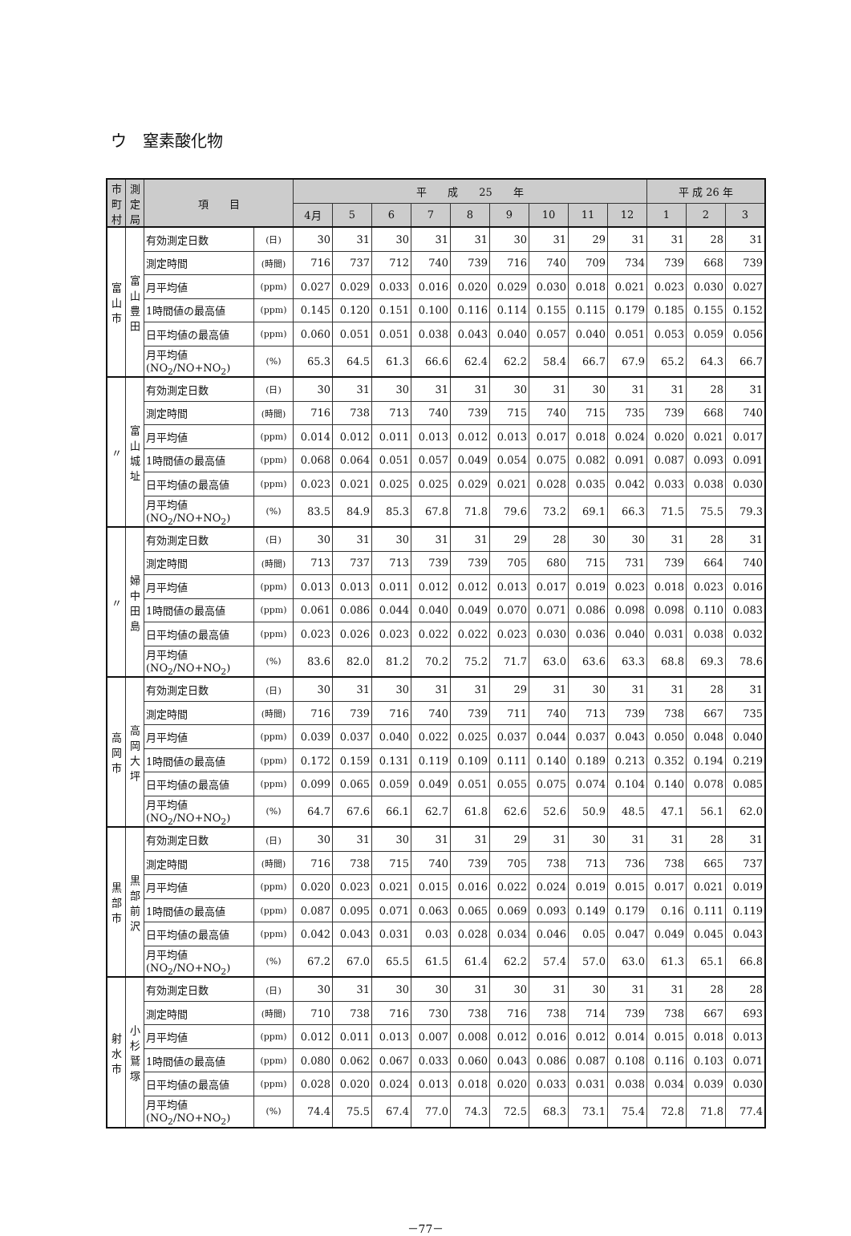ウ　窒素酸化物
| 市町村 | 測定局 | 項 目 | | 平 成 25 年 | | | | | | | | | 平 成 26 年 | | |
| --- | --- | --- | --- | --- | --- | --- | --- | --- | --- | --- | --- | --- | --- | --- | --- |
| | | | | 4月 | 5 | 6 | 7 | 8 | 9 | 10 | 11 | 12 | 1 | 2 | 3 |
| 富山市 | 富山豊田 | 有効測定日数 | (日) | 30 | 31 | 30 | 31 | 31 | 30 | 31 | 29 | 31 | 31 | 28 | 31 |
| | | 測定時間 | (時間) | 716 | 737 | 712 | 740 | 739 | 716 | 740 | 709 | 734 | 739 | 668 | 739 |
| | | 月平均値 | (ppm) | 0.027 | 0.029 | 0.033 | 0.016 | 0.020 | 0.029 | 0.030 | 0.018 | 0.021 | 0.023 | 0.030 | 0.027 |
| | | 1時間値の最高値 | (ppm) | 0.145 | 0.120 | 0.151 | 0.100 | 0.116 | 0.114 | 0.155 | 0.115 | 0.179 | 0.185 | 0.155 | 0.152 |
| | | 日平均値の最高値 | (ppm) | 0.060 | 0.051 | 0.051 | 0.038 | 0.043 | 0.040 | 0.057 | 0.040 | 0.051 | 0.053 | 0.059 | 0.056 |
| | | 月平均値 (NO<sub>2</sub>/NO+NO<sub>2</sub>) | (%) | 65.3 | 64.5 | 61.3 | 66.6 | 62.4 | 62.2 | 58.4 | 66.7 | 67.9 | 65.2 | 64.3 | 66.7 |
| 〃 | 富山城址 | 有効測定日数 | (日) | 30 | 31 | 30 | 31 | 31 | 30 | 31 | 30 | 31 | 31 | 28 | 31 |
| | | 測定時間 | (時間) | 716 | 738 | 713 | 740 | 739 | 715 | 740 | 715 | 735 | 739 | 668 | 740 |
| | | 月平均値 | (ppm) | 0.014 | 0.012 | 0.011 | 0.013 | 0.012 | 0.013 | 0.017 | 0.018 | 0.024 | 0.020 | 0.021 | 0.017 |
| | | 1時間値の最高値 | (ppm) | 0.068 | 0.064 | 0.051 | 0.057 | 0.049 | 0.054 | 0.075 | 0.082 | 0.091 | 0.087 | 0.093 | 0.091 |
| | | 日平均値の最高値 | (ppm) | 0.023 | 0.021 | 0.025 | 0.025 | 0.029 | 0.021 | 0.028 | 0.035 | 0.042 | 0.033 | 0.038 | 0.030 |
| | | 月平均値 (NO<sub>2</sub>/NO+NO<sub>2</sub>) | (%) | 83.5 | 84.9 | 85.3 | 67.8 | 71.8 | 79.6 | 73.2 | 69.1 | 66.3 | 71.5 | 75.5 | 79.3 |
| 〃 | 婦中田島 | 有効測定日数 | (日) | 30 | 31 | 30 | 31 | 31 | 29 | 28 | 30 | 30 | 31 | 28 | 31 |
| | | 測定時間 | (時間) | 713 | 737 | 713 | 739 | 739 | 705 | 680 | 715 | 731 | 739 | 664 | 740 |
| | | 月平均値 | (ppm) | 0.013 | 0.013 | 0.011 | 0.012 | 0.012 | 0.013 | 0.017 | 0.019 | 0.023 | 0.018 | 0.023 | 0.016 |
| | | 1時間値の最高値 | (ppm) | 0.061 | 0.086 | 0.044 | 0.040 | 0.049 | 0.070 | 0.071 | 0.086 | 0.098 | 0.098 | 0.110 | 0.083 |
| | | 日平均値の最高値 | (ppm) | 0.023 | 0.026 | 0.023 | 0.022 | 0.022 | 0.023 | 0.030 | 0.036 | 0.040 | 0.031 | 0.038 | 0.032 |
| | | 月平均値 (NO<sub>2</sub>/NO+NO<sub>2</sub>) | (%) | 83.6 | 82.0 | 81.2 | 70.2 | 75.2 | 71.7 | 63.0 | 63.6 | 63.3 | 68.8 | 69.3 | 78.6 |
| 高岡市 | 高岡大坪 | 有効測定日数 | (日) | 30 | 31 | 30 | 31 | 31 | 29 | 31 | 30 | 31 | 31 | 28 | 31 |
| | | 測定時間 | (時間) | 716 | 739 | 716 | 740 | 739 | 711 | 740 | 713 | 739 | 738 | 667 | 735 |
| | | 月平均値 | (ppm) | 0.039 | 0.037 | 0.040 | 0.022 | 0.025 | 0.037 | 0.044 | 0.037 | 0.043 | 0.050 | 0.048 | 0.040 |
| | | 1時間値の最高値 | (ppm) | 0.172 | 0.159 | 0.131 | 0.119 | 0.109 | 0.111 | 0.140 | 0.189 | 0.213 | 0.352 | 0.194 | 0.219 |
| | | 日平均値の最高値 | (ppm) | 0.099 | 0.065 | 0.059 | 0.049 | 0.051 | 0.055 | 0.075 | 0.074 | 0.104 | 0.140 | 0.078 | 0.085 |
| | | 月平均値 (NO<sub>2</sub>/NO+NO<sub>2</sub>) | (%) | 64.7 | 67.6 | 66.1 | 62.7 | 61.8 | 62.6 | 52.6 | 50.9 | 48.5 | 47.1 | 56.1 | 62.0 |
| 黒部市 | 黒部前沢 | 有効測定日数 | (日) | 30 | 31 | 30 | 31 | 31 | 29 | 31 | 30 | 31 | 31 | 28 | 31 |
| | | 測定時間 | (時間) | 716 | 738 | 715 | 740 | 739 | 705 | 738 | 713 | 736 | 738 | 665 | 737 |
| | | 月平均値 | (ppm) | 0.020 | 0.023 | 0.021 | 0.015 | 0.016 | 0.022 | 0.024 | 0.019 | 0.015 | 0.017 | 0.021 | 0.019 |
| | | 1時間値の最高値 | (ppm) | 0.087 | 0.095 | 0.071 | 0.063 | 0.065 | 0.069 | 0.093 | 0.149 | 0.179 | 0.16 | 0.111 | 0.119 |
| | | 日平均値の最高値 | (ppm) | 0.042 | 0.043 | 0.031 | 0.03 | 0.028 | 0.034 | 0.046 | 0.05 | 0.047 | 0.049 | 0.045 | 0.043 |
| | | 月平均値 (NO<sub>2</sub>/NO+NO<sub>2</sub>) | (%) | 67.2 | 67.0 | 65.5 | 61.5 | 61.4 | 62.2 | 57.4 | 57.0 | 63.0 | 61.3 | 65.1 | 66.8 |
| 射水市 | 小杉鷲塚 | 有効測定日数 | (日) | 30 | 31 | 30 | 30 | 31 | 30 | 31 | 30 | 31 | 31 | 28 | 28 |
| | | 測定時間 | (時間) | 710 | 738 | 716 | 730 | 738 | 716 | 738 | 714 | 739 | 738 | 667 | 693 |
| | | 月平均値 | (ppm) | 0.012 | 0.011 | 0.013 | 0.007 | 0.008 | 0.012 | 0.016 | 0.012 | 0.014 | 0.015 | 0.018 | 0.013 |
| | | 1時間値の最高値 | (ppm) | 0.080 | 0.062 | 0.067 | 0.033 | 0.060 | 0.043 | 0.086 | 0.087 | 0.108 | 0.116 | 0.103 | 0.071 |
| | | 日平均値の最高値 | (ppm) | 0.028 | 0.020 | 0.024 | 0.013 | 0.018 | 0.020 | 0.033 | 0.031 | 0.038 | 0.034 | 0.039 | 0.030 |
| | | 月平均値 (NO<sub>2</sub>/NO+NO<sub>2</sub>) | (%) | 74.4 | 75.5 | 67.4 | 77.0 | 74.3 | 72.5 | 68.3 | 73.1 | 75.4 | 72.8 | 71.8 | 77.4 |
－77－